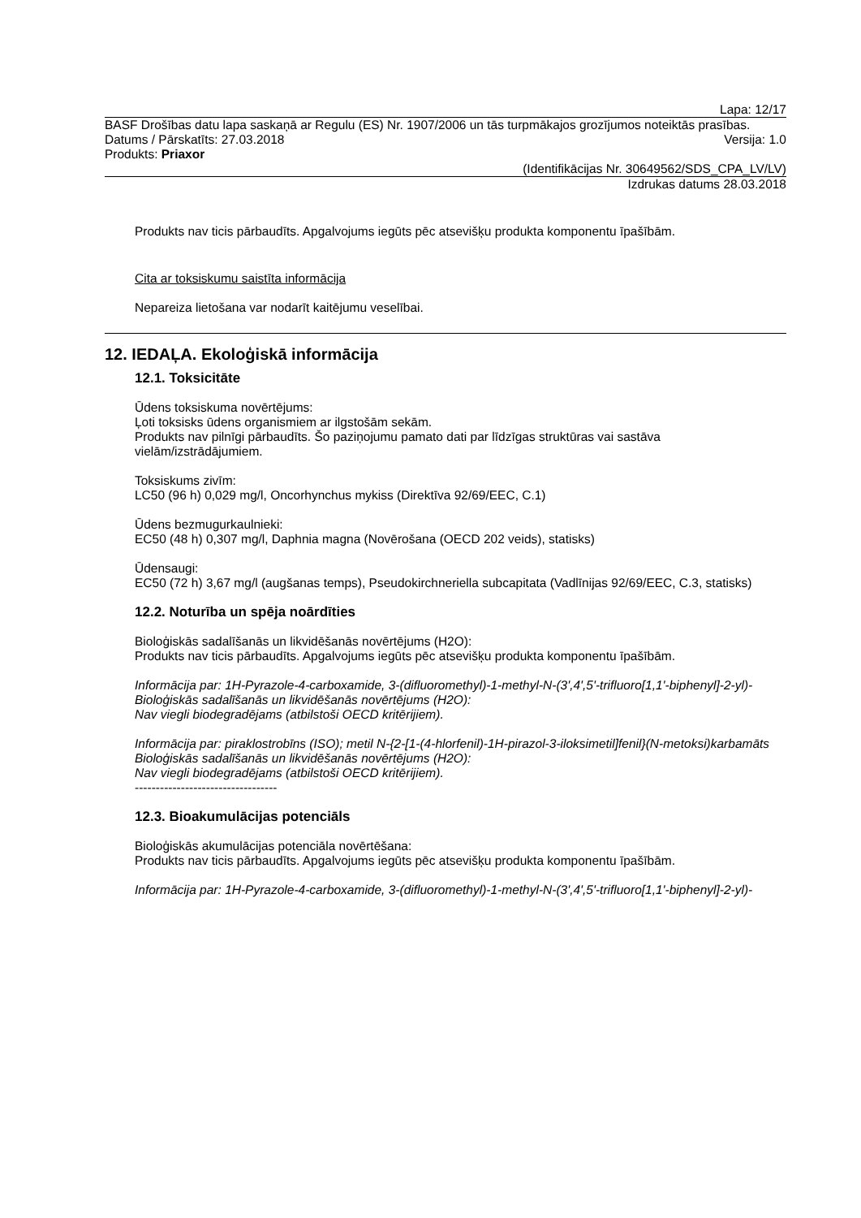Lapa: 12/17
BASF Drošības datu lapa saskaņā ar Regulu (ES) Nr. 1907/2006 un tās turpmākajos grozījumos noteiktās prasības.
Datums / Pārskatīts: 27.03.2018 Versija: 1.0
Produkts: Priaxor
(Identifikācijas Nr. 30649562/SDS_CPA_LV/LV)
Izdrukas datums 28.03.2018
Produkts nav ticis pārbaudīts. Apgalvojums iegūts pēc atsevišķu produkta komponentu īpašībām.
Cita ar toksiskumu saistīta informācija
Nepareiza lietošana var nodarīt kaitējumu veselībai.
12. IEDAĻA. Ekoloģiskā informācija
12.1. Toksicitāte
Ūdens toksiskuma novērtējums:
Ļoti toksisks ūdens organismiem ar ilgstošām sekām.
Produkts nav pilnīgi pārbaudīts. Šo paziņojumu pamato dati par līdzīgas struktūras vai sastāva vielām/izstrādājumiem.
Toksiskums zivīm:
LC50 (96 h) 0,029 mg/l, Oncorhynchus mykiss (Direktīva 92/69/EEC, C.1)
Ūdens bezmugurkaulnieki:
EC50 (48 h) 0,307 mg/l, Daphnia magna (Novērošana (OECD 202 veids), statisks)
Ūdensaugi:
EC50 (72 h) 3,67 mg/l (augšanas temps), Pseudokirchneriella subcapitata (Vadlīnijas 92/69/EEC, C.3, statisks)
12.2. Noturība un spēja noārdīties
Bioloģiskās sadalīšanās un likvidēšanās novērtējums (H2O):
Produkts nav ticis pārbaudīts. Apgalvojums iegūts pēc atsevišķu produkta komponentu īpašībām.
Informācija par: 1H-Pyrazole-4-carboxamide, 3-(difluoromethyl)-1-methyl-N-(3',4',5'-trifluoro[1,1'-biphenyl]-2-yl)-
Bioloģiskās sadalīšanās un likvidēšanās novērtējums (H2O):
Nav viegli biodegradējams (atbilstoši OECD kritērijiem).
Informācija par: piraklostrobīns (ISO); metil N-{2-[1-(4-hlorfenil)-1H-pirazol-3-iloksimetil]fenil}(N-metoksi)karbamāts
Bioloģiskās sadalīšanās un likvidēšanās novērtējums (H2O):
Nav viegli biodegradējams (atbilstoši OECD kritērijiem).
----------------------------------
12.3. Bioakumulācijas potenciāls
Bioloģiskās akumulācijas potenciāla novērtēšana:
Produkts nav ticis pārbaudīts. Apgalvojums iegūts pēc atsevišķu produkta komponentu īpašībām.
Informācija par: 1H-Pyrazole-4-carboxamide, 3-(difluoromethyl)-1-methyl-N-(3',4',5'-trifluoro[1,1'-biphenyl]-2-yl)-